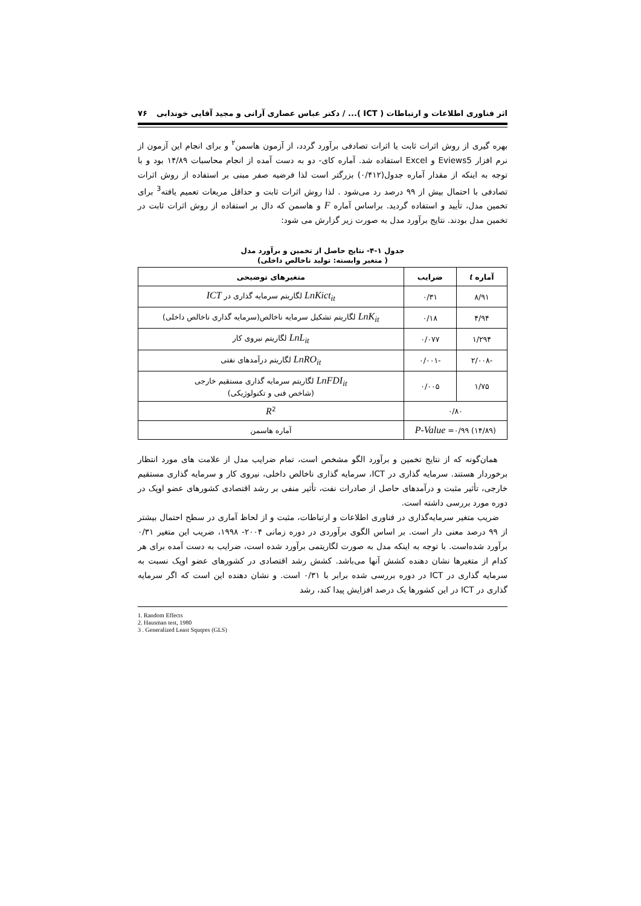اثر فناوری اطلاعات و ارتباطات ( ICT )... / دکتر عباس عصاری آرانی و مجید آقایی خوندابی ۷۶
بهره گیری از روش اثرات ثابت یا اثرات تصادفی برآورد گردد، از آزمون هاسمن<sup>۲</sup> و برای انجام این آزمون از نرم افزار Eviews5 و Excel استفاده شد. آماره کای- دو به دست آمده از انجام محاسبات ۱۴/۸۹ بود و با توجه به اینکه از مقدار آماره جدول(۰/۴۱۲) بزرگتر است لذا فرضیه صفر مبنی بر استفاده از روش اثرات تصادفی با احتمال بیش از ۹۹ درصد رد می‌شود . لذا روش اثرات ثابت و حداقل مربعات تعمیم یافته<sup>3</sup> برای تخمین مدل، تأیید و استفاده گردید. براساس آماره F و هاسمن که دال بر استفاده از روش اثرات ثابت در تخمین مدل بودند. نتایج برآورد مدل به صورت زیر گزارش می شود:
جدول ۱-۴- نتایج حاصل از تخمین و برآورد مدل
( متغیر وابسته: تولید ناخالص داخلی)
| آماره t | ضرایب | متغیرهای توضیحی |
| --- | --- | --- |
| ۸/۹۱ | ۰/۳۱ | LnKict<sub>it</sub> لگاریتم سرمایه گذاری در ICT |
| ۴/۹۴ | ۰/۱۸ | LnK<sub>it</sub> لگاریتم تشکیل سرمایه ناخالص(سرمایه گذاری ناخالص داخلی) |
| ۱/۲۹۴ | ۰/۰۷۷ | LnL<sub>it</sub> لگاریتم نیروی کار |
| -۲/۰۰۸ | -۰/۰۰۱ | LnRO<sub>it</sub> لگاریتم درآمدهای نفتی |
| ۱/۷۵ | ۰/۰۰۵ | LnFDI<sub>it</sub> لگاریتم سرمایه گذاری مستقیم خارجی (شاخص فنی و تکنولوژیکی) |
| ۰/۸۰ | | R<sup>2</sup> |
| (۱۴/۸۹) P-Value =۰/۹۹ | | آماره هاسمن |
همان‌گونه که از نتایج تخمین و برآورد الگو مشخص است، تمام ضرایب مدل از علامت های مورد انتظار برخوردار هستند. سرمایه گذاری در ICT، سرمایه گذاری ناخالص داخلی، نیروی کار و سرمایه گذاری مستقیم خارجی، تأثیر مثبت و درآمدهای حاصل از صادرات نفت، تأثیر منفی بر رشد اقتصادی کشورهای عضو اوپک در دوره مورد بررسی داشته است.
ضریب متغیر سرمایه‌گذاری در فناوری اطلاعات و ارتباطات، مثبت و از لحاظ آماری در سطح احتمال بیشتر از ۹۹ درصد معنی دار است. بر اساس الگوی برآوردی در دوره زمانی ۲۰۰۴- ۱۹۹۸، ضریب این متغیر ۰/۳۱ برآورد شده‌است. با توجه به اینکه مدل به صورت لگاریتمی برآورد شده است، ضرایب به دست آمده برای هر کدام از متغیرها نشان دهنده کشش آنها می‌باشد. کشش رشد اقتصادی در کشورهای عضو اوپک نسبت به سرمایه گذاری در ICT در دوره بررسی شده برابر با ۰/۳۱ است. و نشان دهنده این است که اگر سرمایه گذاری در ICT در این کشورها یک درصد افزایش پیدا کند، رشد
1. Random Effects
2. Hausman test, 1980
3 . Generalized Least Squqres (GLS)